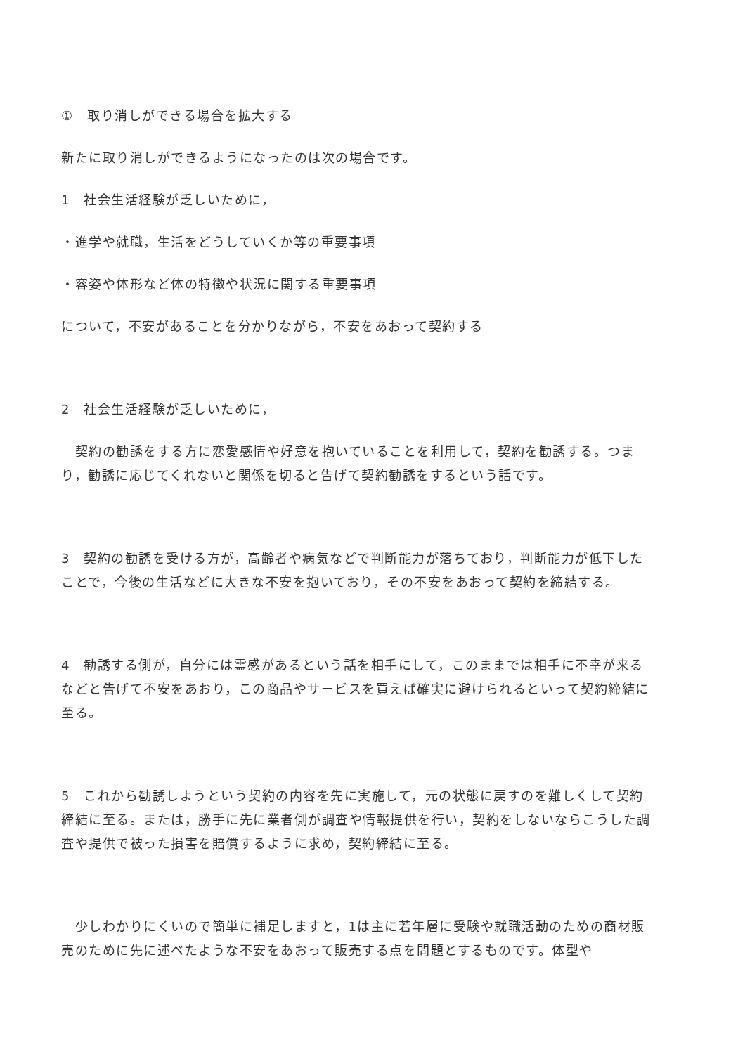①　取り消しができる場合を拡大する
新たに取り消しができるようになったのは次の場合です。
1　社会生活経験が乏しいために，
・進学や就職，生活をどうしていくか等の重要事項
・容姿や体形など体の特徴や状況に関する重要事項
について，不安があることを分かりながら，不安をあおって契約する
2　社会生活経験が乏しいために，
　契約の勧誘をする方に恋愛感情や好意を抱いていることを利用して，契約を勧誘する。つまり，勧誘に応じてくれないと関係を切ると告げて契約勧誘をするという話です。
3　契約の勧誘を受ける方が，高齢者や病気などで判断能力が落ちており，判断能力が低下したことで，今後の生活などに大きな不安を抱いており，その不安をあおって契約を締結する。
4　勧誘する側が，自分には霊感があるという話を相手にして，このままでは相手に不幸が来るなどと告げて不安をあおり，この商品やサービスを買えば確実に避けられるといって契約締結に至る。
5　これから勧誘しようという契約の内容を先に実施して，元の状態に戻すのを難しくして契約締結に至る。または，勝手に先に業者側が調査や情報提供を行い，契約をしないならこうした調査や提供で被った損害を賠償するように求め，契約締結に至る。
　少しわかりにくいので簡単に補足しますと，1は主に若年層に受験や就職活動のための商材販売のために先に述べたような不安をあおって販売する点を問題とするものです。体型や